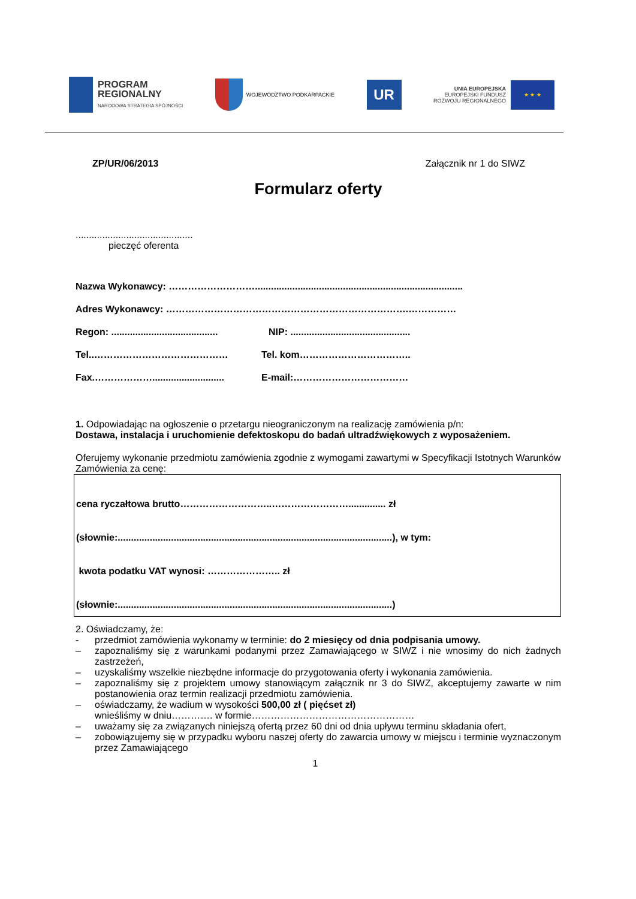PROGRAM
REGIONALNY
NARODOWA STRATEGIA SPÓJNOŚCI
WOJEWÓDZTWO PODKARPACKIE
UR
UNIA EUROPEJSKA
EUROPEJSKI FUNDUSZ
ROZWOJU REGIONALNEGO
★ ★ ★
ZP/UR/06/2013 Załącznik nr 1 do SIWZ
Formularz oferty
............................................
pieczęć oferenta
Nazwa Wykonawcy: ………………………..............................................................................
Adres Wykonawcy: ………………………………………………………………….……………
Regon: ........................................
NIP: .............................................
Tel..…………………………………… Tel. kom……………………………..
Fax.………………...........................
E-mail:………………………………
1. Odpowiadając na ogłoszenie o przetargu nieograniczonym na realizację zamówienia p/n:
Dostawa, instalacja i uruchomienie defektoskopu do badań ultradźwiękowych z wyposażeniem.
Oferujemy wykonanie przedmiotu zamówienia zgodnie z wymogami zawartymi w Specyfikacji Istotnych Warunków Zamówienia za cenę:
cena ryczałtowa brutto………………………..…………………….............. zł
(słownie:.......................................................................................................), w tym:
kwota podatku VAT wynosi: ………………….. zł
(słownie:.......................................................................................................)
2. Oświadczamy, że:
- przedmiot zamówienia wykonamy w terminie: do 2 miesięcy od dnia podpisania umowy.
– zapoznaliśmy się z warunkami podanymi przez Zamawiającego w SIWZ i nie wnosimy do nich żadnych zastrzeżeń,
– uzyskaliśmy wszelkie niezbędne informacje do przygotowania oferty i wykonania zamówienia.
– zapoznaliśmy się z projektem umowy stanowiącym załącznik nr 3 do SIWZ, akceptujemy zawarte w nim postanowienia oraz termin realizacji przedmiotu zamówienia.
– oświadczamy, że wadium w wysokości 500,00 zł ( pięćset zł)
wnieśliśmy w dniu…………. w formie……………………………………………
– uważamy się za związanych niniejszą ofertą przez 60 dni od dnia upływu terminu składania ofert,
– zobowiązujemy się w przypadku wyboru naszej oferty do zawarcia umowy w miejscu i terminie wyznaczonym przez Zamawiającego
1